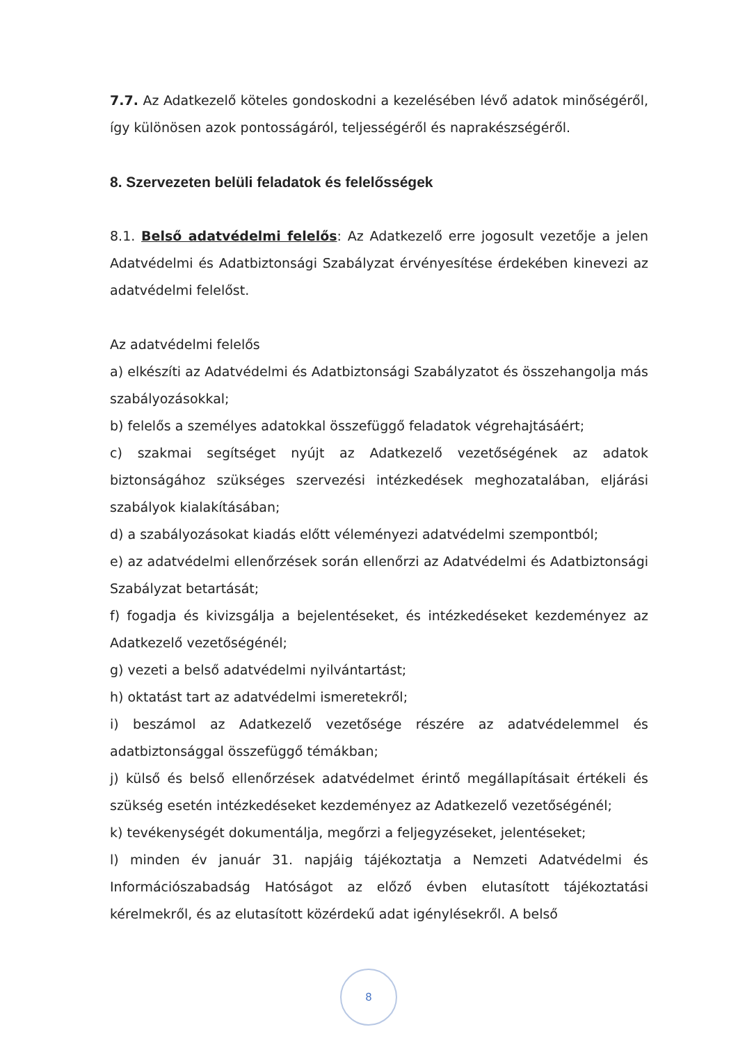7.7. Az Adatkezelő köteles gondoskodni a kezelésében lévő adatok minőségéről, így különösen azok pontosságáról, teljességéről és naprakészségéről.
8. Szervezeten belüli feladatok és felelősségek
8.1. Belső adatvédelmi felelős: Az Adatkezelő erre jogosult vezetője a jelen Adatvédelmi és Adatbiztonsági Szabályzat érvényesítése érdekében kinevezi az adatvédelmi felelőst.
Az adatvédelmi felelős
a) elkészíti az Adatvédelmi és Adatbiztonsági Szabályzatot és összehangolja más szabályozásokkal;
b) felelős a személyes adatokkal összefüggő feladatok végrehajtásáért;
c) szakmai segítséget nyújt az Adatkezelő vezetőségének az adatok biztonságához szükséges szervezési intézkedések meghozatalában, eljárási szabályok kialakításában;
d) a szabályozásokat kiadás előtt véleményezi adatvédelmi szempontból;
e) az adatvédelmi ellenőrzések során ellenőrzi az Adatvédelmi és Adatbiztonsági Szabályzat betartását;
f) fogadja és kivizsgálja a bejelentéseket, és intézkedéseket kezdeményez az Adatkezelő vezetőségénél;
g) vezeti a belső adatvédelmi nyilvántartást;
h) oktatást tart az adatvédelmi ismeretekről;
i) beszámol az Adatkezelő vezetősége részére az adatvédelemmel és adatbiztonsággal összefüggő témákban;
j) külső és belső ellenőrzések adatvédelmet érintő megállapításait értékeli és szükség esetén intézkedéseket kezdeményez az Adatkezelő vezetőségénél;
k) tevékenységét dokumentálja, megőrzi a feljegyzéseket, jelentéseket;
l) minden év január 31. napjáig tájékoztatja a Nemzeti Adatvédelmi és Információszabadság Hatóságot az előző évben elutasított tájékoztatási kérelmekről, és az elutasított közérdekű adat igénylésekről. A belső
8